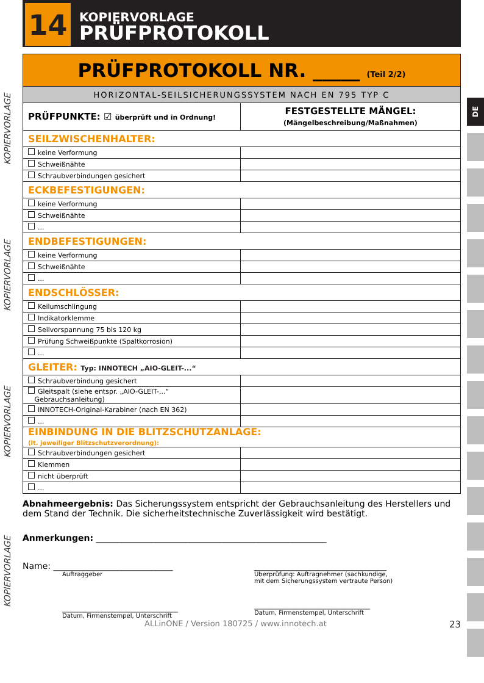14
KOPIERVORLAGE
PRÜFPROTOKOLL
KOPIERVORLAGE
KOPIERVORLAGE
KOPIERVORLAGE
KOPIERVORLAGE
DE
| PRÜFPROTOKOLL NR. _____ (Teil 2/2) | |
| HORIZONTAL-SEILSICHERUNGSSYSTEM NACH EN 795 TYP C | |
| PRÜFPUNKTE: ☑ überprüft und in Ordnung! | FESTGESTELLTE MÄNGEL: (Mängelbeschreibung/Maßnahmen) |
| SEILZWISCHENHALTER: | |
| keine Verformung | |
| Schweißnähte | |
| Schraubverbindungen gesichert | |
| ECKBEFESTIGUNGEN: | |
| keine Verformung | |
| Schweißnähte | |
| ... | |
| ENDBEFESTIGUNGEN: | |
| keine Verformung | |
| Schweißnähte | |
| ... | |
| ENDSCHLÖSSER: | |
| Keilumschlingung | |
| Indikatorklemme | |
| Seilvorspannung 75 bis 120 kg | |
| Prüfung Schweißpunkte (Spaltkorrosion) | |
| ... | |
| GLEITER: Typ: INNOTECH „AIO-GLEIT-...“ | |
| Schraubverbindung gesichert | |
| Gleitspalt (siehe entspr. „AIO-GLEIT-...“ Gebrauchsanleitung) | |
| INNOTECH-Original-Karabiner (nach EN 362) | |
| ... | |
| EINBINDUNG IN DIE BLITZSCHUTZANLAGE: (lt. jeweiliger Blitzschutzverordnung): | |
| Schraubverbindungen gesichert | |
| Klemmen | |
| nicht überprüft | |
| ... | |
Abnahmeergebnis: Das Sicherungssystem entspricht der Gebrauchsanleitung des Herstellers und dem Stand der Technik. Die sicherheitstechnische Zuverlässigkeit wird bestätigt.
Anmerkungen: ______________________________________________________
Name: ____________________________
Auftraggeber
______________________________________
Datum, Firmenstempel, Unterschrift
_______________________________
Überprüfung: Auftragnehmer (sachkundige,
mit dem Sicherungssystem vertraute Person)
______________________________________
Datum, Firmenstempel, Unterschrift
ALLinONE / Version 180725 / www.innotech.at 23